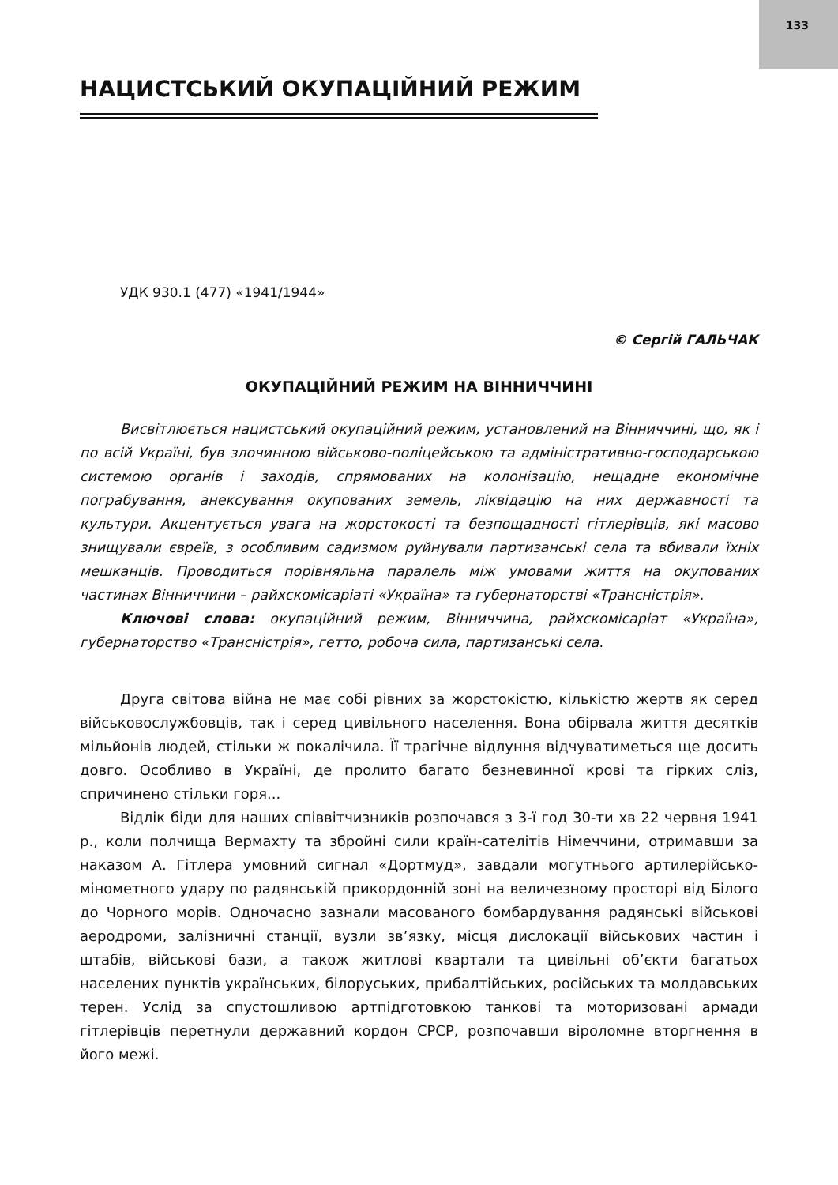133
НАЦИСТСЬКИЙ ОКУПАЦІЙНИЙ РЕЖИМ
УДК 930.1 (477) «1941/1944»
© Сергій ГАЛЬЧАК
ОКУПАЦІЙНИЙ РЕЖИМ НА ВІННИЧЧИНІ
Висвітлюється нацистський окупаційний режим, установлений на Вінниччині, що, як і по всій Україні, був злочинною військово-поліцейською та адміністративно-господарською системою органів і заходів, спрямованих на колонізацію, нещадне економічне пограбування, анексування окупованих земель, ліквідацію на них державності та культури. Акцентується увага на жорстокості та безпощадності гітлерівців, які масово знищували євреїв, з особливим садизмом руйнували партизанські села та вбивали їхніх мешканців. Проводиться порівняльна паралель між умовами життя на окупованих частинах Вінниччини – райхскомісаріаті «Україна» та губернаторстві «Трансністрія».
Ключові слова: окупаційний режим, Вінниччина, райхскомісаріат «Україна», губернаторство «Трансністрія», гетто, робоча сила, партизанські села.
Друга світова війна не має собі рівних за жорстокістю, кількістю жертв як серед військовослужбовців, так і серед цивільного населення. Вона обірвала життя десятків мільйонів людей, стільки ж покалічила. Її трагічне відлуння відчуватиметься ще досить довго. Особливо в Україні, де пролито багато безневинної крові та гірких сліз, спричинено стільки горя...
Відлік біди для наших співвітчизників розпочався з 3-ї год 30-ти хв 22 червня 1941 р., коли полчища Вермахту та збройні сили країн-сателітів Німеччини, отримавши за наказом А. Гітлера умовний сигнал «Дортмуд», завдали могутнього артилерійсько-мінометного удару по радянській прикордонній зоні на величезному просторі від Білого до Чорного морів. Одночасно зазнали масованого бомбардування радянські військові аеродроми, залізничні станції, вузли зв’язку, місця дислокації військових частин і штабів, військові бази, а також житлові квартали та цивільні об’єкти багатьох населених пунктів українських, білоруських, прибалтійських, російських та молдавських терен. Услід за спустошливою артпідготовкою танкові та моторизовані армади гітлерівців перетнули державний кордон СРСР, розпочавши віроломне вторгнення в його межі.